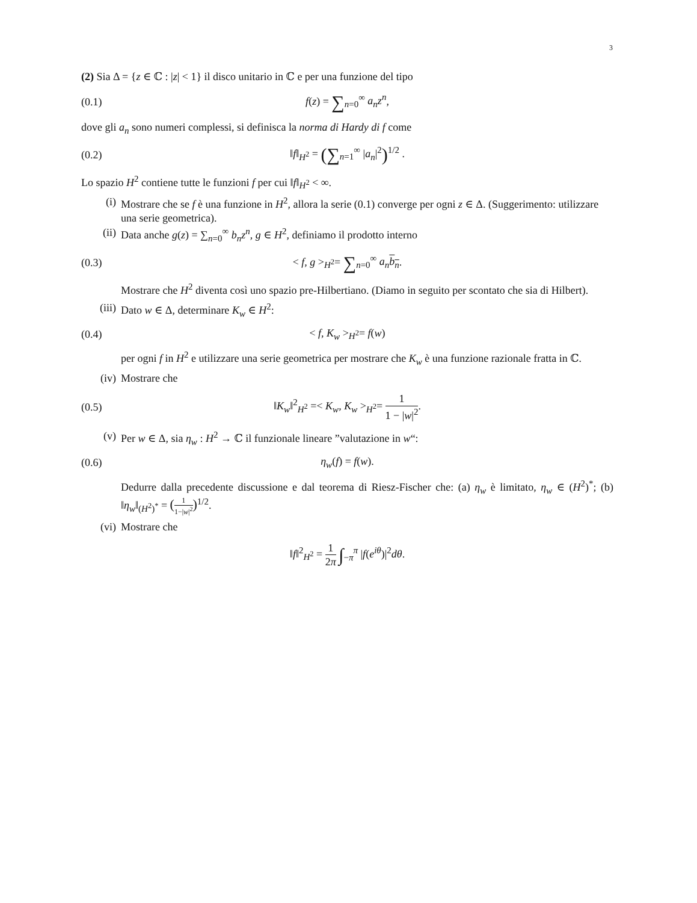3
(2) Sia Δ = {z ∈ ℂ : |z| < 1} il disco unitario in ℂ e per una funzione del tipo
(0.1) f(z) = ∑<sub>n=0</sub><sup>∞</sup> a<sub>n</sub>z<sup>n</sup>,
dove gli a<sub>n</sub> sono numeri complessi, si definisca la norma di Hardy di f come
(0.2) ‖f‖<sub>H<sup>2</sup></sub> = (∑<sub>n=1</sub><sup>∞</sup> |a<sub>n</sub>|<sup>2</sup>)<sup>1/2</sup> .
Lo spazio H<sup>2</sup> contiene tutte le funzioni f per cui ‖f‖<sub>H<sup>2</sup></sub> < ∞.
(i) Mostrare che se f è una funzione in H<sup>2</sup>, allora la serie (0.1) converge per ogni z ∈ Δ. (Suggerimento: utilizzare una serie geometrica).
(ii) Data anche g(z) = ∑<sub>n=0</sub><sup>∞</sup> b<sub>n</sub>z<sup>n</sup>, g ∈ H<sup>2</sup>, definiamo il prodotto interno
(0.3) < f, g ><sub>H<sup>2</sup></sub>= ∑<sub>n=0</sub><sup>∞</sup> a<sub>n</sub> b<sub>n</sub>.
Mostrare che H<sup>2</sup> diventa così uno spazio pre-Hilbertiano. (Diamo in seguito per scontato che sia di Hilbert).
(iii) Dato w ∈ Δ, determinare K<sub>w</sub> ∈ H<sup>2</sup>:
(0.4) < f, K<sub>w</sub> ><sub>H<sup>2</sup></sub>= f(w)
per ogni f in H<sup>2</sup> e utilizzare una serie geometrica per mostrare che K<sub>w</sub> è una funzione razionale fratta in ℂ.
(iv) Mostrare che
(0.5) ‖K<sub>w</sub>‖<sup>2</sup><sub>H<sup>2</sup></sub> =< K<sub>w</sub>, K<sub>w</sub> ><sub>H<sup>2</sup></sub>= 1 1 − |w|<sup>2</sup>.
(v) Per w ∈ Δ, sia η<sub>w</sub> : H<sup>2</sup> → ℂ il funzionale lineare ”valutazione in w“:
(0.6) η<sub>w</sub>(f) = f(w).
Dedurre dalla precedente discussione e dal teorema di Riesz-Fischer che: (a) η<sub>w</sub> è limitato, η<sub>w</sub> ∈ (H<sup>2</sup>)<sup>*</sup>; (b) ‖η<sub>w</sub>‖<sub>(H<sup>2</sup>)<sup>*</sup></sub> = (1 1−|w|<sup>2</sup>)<sup>1/2</sup>.
(vi) Mostrare che
‖f‖<sup>2</sup><sub>H<sup>2</sup></sub> = 1 2π ∫<sub>−π</sub><sup>π</sup> |f(e<sup>iθ</sup>)|<sup>2</sup>dθ.